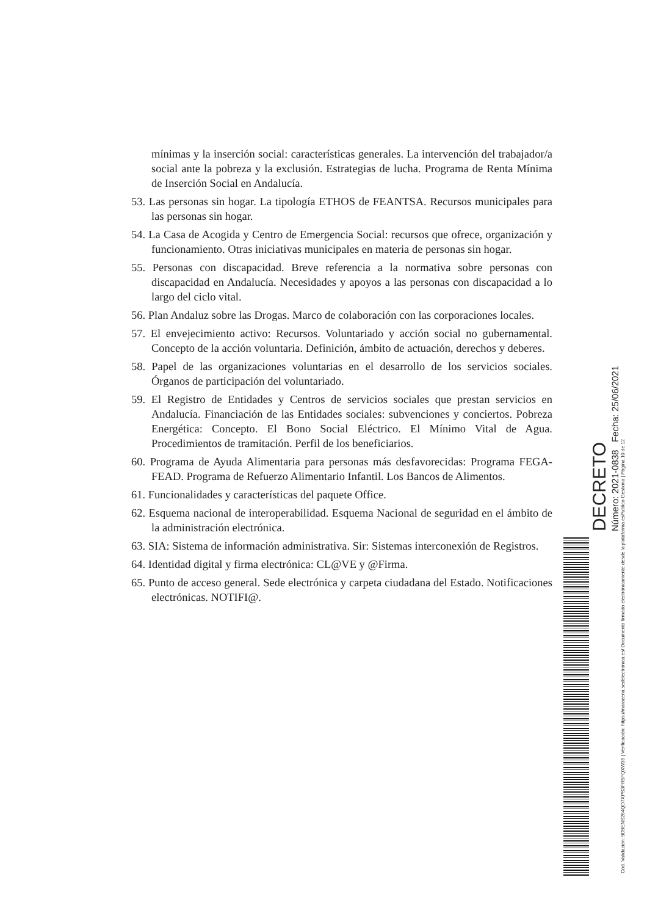mínimas y la inserción social: características generales. La intervención del trabajador/a social ante la pobreza y la exclusión. Estrategias de lucha. Programa de Renta Mínima de Inserción Social en Andalucía.
53. Las personas sin hogar. La tipología ETHOS de FEANTSA. Recursos municipales para las personas sin hogar.
54. La Casa de Acogida y Centro de Emergencia Social: recursos que ofrece, organización y funcionamiento. Otras iniciativas municipales en materia de personas sin hogar.
55. Personas con discapacidad. Breve referencia a la normativa sobre personas con discapacidad en Andalucía. Necesidades y apoyos a las personas con discapacidad a lo largo del ciclo vital.
56. Plan Andaluz sobre las Drogas. Marco de colaboración con las corporaciones locales.
57. El envejecimiento activo: Recursos. Voluntariado y acción social no gubernamental. Concepto de la acción voluntaria. Definición, ámbito de actuación, derechos y deberes.
58. Papel de las organizaciones voluntarias en el desarrollo de los servicios sociales. Órganos de participación del voluntariado.
59. El Registro de Entidades y Centros de servicios sociales que prestan servicios en Andalucía. Financiación de las Entidades sociales: subvenciones y conciertos. Pobreza Energética: Concepto. El Bono Social Eléctrico. El Mínimo Vital de Agua. Procedimientos de tramitación. Perfil de los beneficiarios.
60. Programa de Ayuda Alimentaria para personas más desfavorecidas: Programa FEGA-FEAD. Programa de Refuerzo Alimentario Infantil. Los Bancos de Alimentos.
61. Funcionalidades y características del paquete Office.
62. Esquema nacional de interoperabilidad. Esquema Nacional de seguridad en el ámbito de la administración electrónica.
63. SIA: Sistema de información administrativa. Sir: Sistemas interconexión de Registros.
64. Identidad digital y firma electrónica: CL@VE y @Firma.
65. Punto de acceso general. Sede electrónica y carpeta ciudadana del Estado. Notificaciones electrónicas. NOTIFI@.
DECRETO
Número: 2021-0838 Fecha: 25/06/2021
Cód. Validación: 9D9ENS264QD7XPS3FR5FQXW36 | Verificación: https://maracena.sedelectronica.es/ Documento firmado electrónicamente desde la plataforma esPublico Gestiona | Página 10 de 12